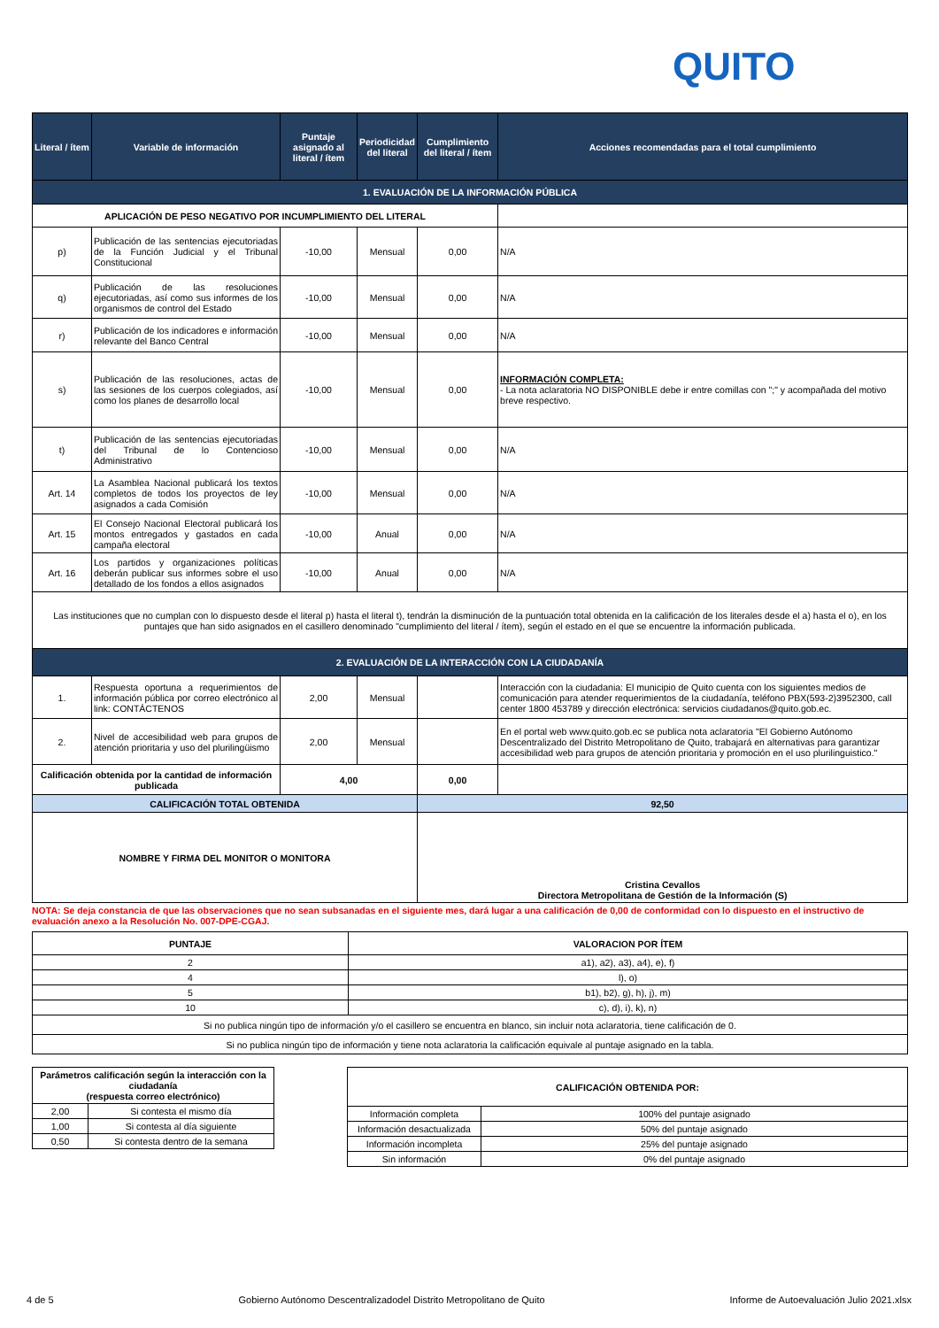QUITO
| Literal / ítem | Variable de información | Puntaje asignado al literal / ítem | Periodicidad del literal | Cumplimiento del literal / ítem | Acciones recomendadas para el total cumplimiento |
| --- | --- | --- | --- | --- | --- |
| 1. EVALUACIÓN DE LA INFORMACIÓN PÚBLICA | | | | | |
| APLICACIÓN DE PESO NEGATIVO POR INCUMPLIMIENTO DEL LITERAL | | | | | |
| p) | Publicación de las sentencias ejecutoriadas de la Función Judicial y el Tribunal Constitucional | -10,00 | Mensual | 0,00 | N/A |
| q) | Publicación de las resoluciones ejecutoriadas, así como sus informes de los organismos de control del Estado | -10,00 | Mensual | 0,00 | N/A |
| r) | Publicación de los indicadores e información relevante del Banco Central | -10,00 | Mensual | 0,00 | N/A |
| s) | Publicación de las resoluciones, actas de las sesiones de los cuerpos colegiados, así como los planes de desarrollo local | -10,00 | Mensual | 0,00 | INFORMACIÓN COMPLETA: - La nota aclaratoria NO DISPONIBLE debe ir entre comillas con ";" y acompañada del motivo breve respectivo. |
| t) | Publicación de las sentencias ejecutoriadas del Tribunal de lo Contencioso Administrativo | -10,00 | Mensual | 0,00 | N/A |
| Art. 14 | La Asamblea Nacional publicará los textos completos de todos los proyectos de ley asignados a cada Comisión | -10,00 | Mensual | 0,00 | N/A |
| Art. 15 | El Consejo Nacional Electoral publicará los montos entregados y gastados en cada campaña electoral | -10,00 | Anual | 0,00 | N/A |
| Art. 16 | Los partidos y organizaciones políticas deberán publicar sus informes sobre el uso detallado de los fondos a ellos asignados | -10,00 | Anual | 0,00 | N/A |
| Las instituciones que no cumplan con lo dispuesto desde el literal p) hasta el literal t), tendrán la disminución de la puntuación total obtenida en la calificación de los literales desde el a) hasta el o), en los puntajes que han sido asignados en el casillero denominado "cumplimiento del literal / ítem), según el estado en el que se encuentre la información publicada. | | | | | |
| 2. EVALUACIÓN DE LA INTERACCIÓN CON LA CIUDADANÍA | | | | | |
| 1. | Respuesta oportuna a requerimientos de información pública por correo electrónico al link: CONTÁCTENOS | 2,00 | Mensual | | Interacción con la ciudadania: El municipio de Quito cuenta con los siguientes medios de comunicación para atender requerimientos de la ciudadanía, teléfono PBX(593-2)3952300, call center 1800 453789 y dirección electrónica: servicios ciudadanos@quito.gob.ec. |
| 2. | Nivel de accesibilidad web para grupos de atención prioritaria y uso del plurilingüismo | 2,00 | Mensual | | En el portal web www.quito.gob.ec se publica nota aclaratoria "El Gobierno Autónomo Descentralizado del Distrito Metropolitano de Quito, trabajará en alternativas para garantizar accesibilidad web para grupos de atención prioritaria y promoción en el uso plurilinguistico." |
| Calificación obtenida por la cantidad de información publicada | | 4,00 | | 0,00 | |
| CALIFICACIÓN TOTAL OBTENIDA | | | | 92,50 | |
| NOMBRE Y FIRMA DEL MONITOR O MONITORA | | | | Cristina Cevallos Directora Metropolitana de Gestión de la Información (S) | |
NOTA: Se deja constancia de que las observaciones que no sean subsanadas en el siguiente mes, dará lugar a una calificación de 0,00 de conformidad con lo dispuesto en el instructivo de evaluación anexo a la Resolución No. 007-DPE-CGAJ.
| PUNTAJE | VALORACION POR ÍTEM |
| 2 | a1), a2), a3), a4), e), f) |
| 4 | l), o) |
| 5 | b1), b2), g), h), j), m) |
| 10 | c), d), i), k), n) |
| Si no publica ningún tipo de información y/o el casillero se encuentra en blanco, sin incluir nota aclaratoria, tiene calificación de 0. | |
| Si no publica ningún tipo de información y tiene nota aclaratoria la calificación equivale al puntaje asignado en la tabla. | |
| Parámetros calificación según la interacción con la ciudadanía (respuesta correo electrónico) | |
| 2,00 | Si contesta el mismo día |
| 1,00 | Si contesta al día siguiente |
| 0,50 | Si contesta dentro de la semana |
| CALIFICACIÓN OBTENIDA POR: | |
| Información completa | 100% del puntaje asignado |
| Información desactualizada | 50% del puntaje asignado |
| Información incompleta | 25% del puntaje asignado |
| Sin información | 0% del puntaje asignado |
4 de 5 Gobierno Autónomo Descentralizadodel Distrito Metropolitano de Quito Informe de Autoevaluación Julio 2021.xlsx